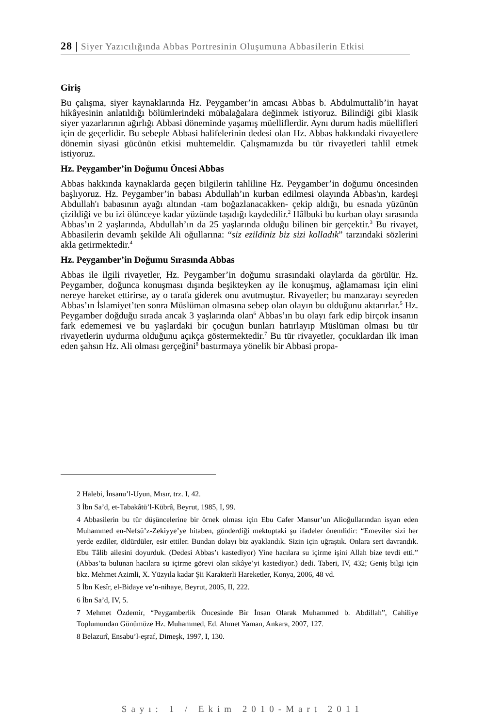28 | Siyer Yazıcılığında Abbas Portresinin Oluşumuna Abbasilerin Etkisi
Giriş
Bu çalışma, siyer kaynaklarında Hz. Peygamber’in amcası Abbas b. Abdulmuttalib’in hayat hikâyesinin anlatıldığı bölümlerindeki mübalağalara değinmek istiyoruz. Bilindiği gibi klasik siyer yazarlarının ağırlığı Abbasi döneminde yaşamış müelliflerdir. Aynı durum hadis müellifleri için de geçerlidir. Bu sebeple Abbasi halifelerinin dedesi olan Hz. Abbas hakkındaki rivayetlere dönemin siyasi gücünün etkisi muhtemeldir. Çalışmamızda bu tür rivayetleri tahlil etmek istiyoruz.
Hz. Peygamber’in Doğumu Öncesi Abbas
Abbas hakkında kaynaklarda geçen bilgilerin tahliline Hz. Peygamber’in doğumu öncesinden başlıyoruz. Hz. Peygamber’in babası Abdullah’ın kurban edilmesi olayında Abbas'ın, kardeşi Abdullah'ı babasının ayağı altından -tam boğazlanacakken- çekip aldığı, bu esnada yüzünün çizildiği ve bu izi ölünceye kadar yüzünde taşıdığı kaydedilir.<sup>2</sup> Hâlbuki bu kurban olayı sırasında Abbas’ın 2 yaşlarında, Abdullah’ın da 25 yaşlarında olduğu bilinen bir gerçektir.<sup>3</sup> Bu rivayet, Abbasilerin devamlı şekilde Ali oğullarına: “siz ezildiniz biz sizi kolladık” tarzındaki sözlerini akla getirmektedir.<sup>4</sup>
Hz. Peygamber’in Doğumu Sırasında Abbas
Abbas ile ilgili rivayetler, Hz. Peygamber’in doğumu sırasındaki olaylarda da görülür. Hz. Peygamber, doğunca konuşması dışında beşikteyken ay ile konuşmuş, ağlamaması için elini nereye hareket ettirirse, ay o tarafa giderek onu avutmuştur. Rivayetler; bu manzarayı seyreden Abbas’ın İslamiyet’ten sonra Müslüman olmasına sebep olan olayın bu olduğunu aktarırlar.<sup>5</sup> Hz. Peygamber doğduğu sırada ancak 3 yaşlarında olan<sup>6</sup> Abbas’ın bu olayı fark edip birçok insanın fark edememesi ve bu yaşlardaki bir çocuğun bunları hatırlayıp Müslüman olması bu tür rivayetlerin uydurma olduğunu açıkça göstermektedir.<sup>7</sup> Bu tür rivayetler, çocuklardan ilk iman eden şahsın Hz. Ali olması gerçeğini<sup>8</sup> bastırmaya yönelik bir Abbasi propa-
2 Halebi, İnsanu’l-Uyun, Mısır, trz. I, 42.
3 İbn Sa’d, et-Tabakâtü’l-Kübrâ, Beyrut, 1985, I, 99.
4 Abbasilerin bu tür düşüncelerine bir örnek olması için Ebu Cafer Mansur’un Alioğullarından isyan eden Muhammed en-Nefsü’z-Zekiyye’ye hitaben, gönderdiği mektuptaki şu ifadeler önemlidir: “Emeviler sizi her yerde ezdiler, öldürdüler, esir ettiler. Bundan dolayı biz ayaklandık. Sizin için uğraştık. Onlara sert davrandık. Ebu Tâlib ailesini doyurduk. (Dedesi Abbas’ı kastediyor) Yine hacılara su içirme işini Allah bize tevdi etti.” (Abbas’ta bulunan hacılara su içirme görevi olan sikâye’yi kastediyor.) dedi. Taberi, IV, 432; Geniş bilgi için bkz. Mehmet Azimli, X. Yüzyıla kadar Şii Karakterli Hareketler, Konya, 2006, 48 vd.
5 İbn Kesîr, el-Bidaye ve’n-nihaye, Beyrut, 2005, II, 222.
6 İbn Sa’d, IV, 5.
7 Mehmet Özdemir, “Peygamberlik Öncesinde Bir İnsan Olarak Muhammed b. Abdillah”, Cahiliye Toplumundan Günümüze Hz. Muhammed, Ed. Ahmet Yaman, Ankara, 2007, 127.
8 Belazurî, Ensabu’l-eşraf, Dimeşk, 1997, I, 130.
Sayı: 1 / Ekim 2010-Mart 2011